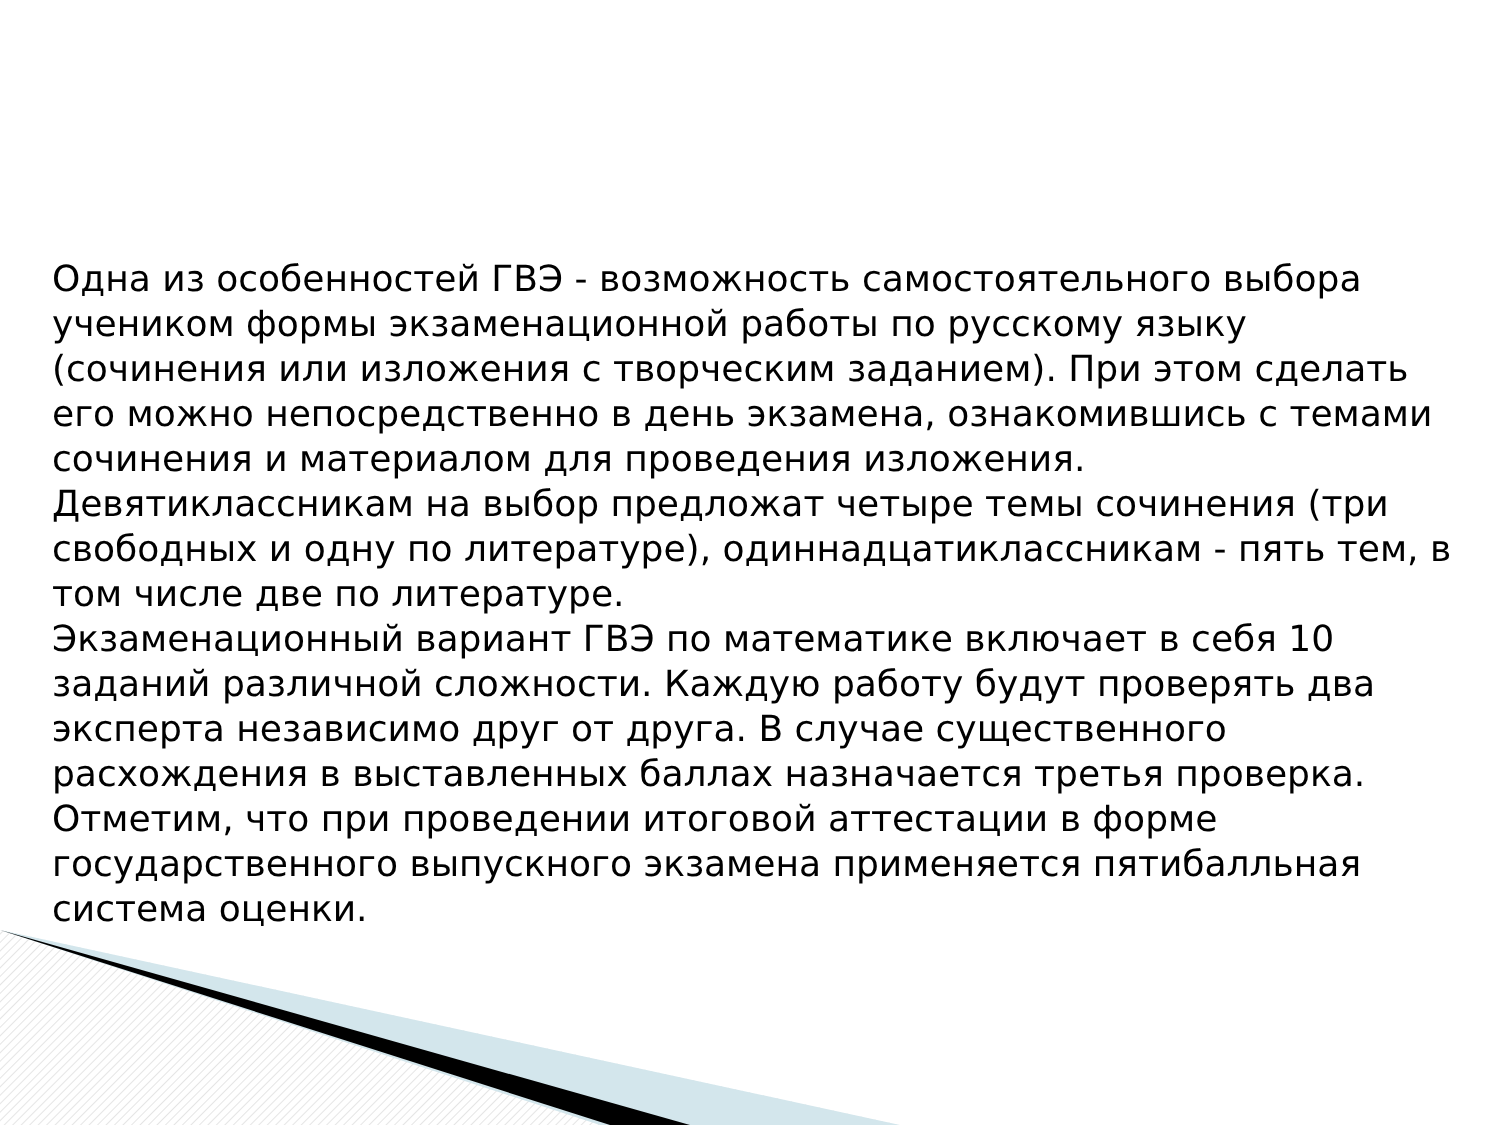Одна из особенностей ГВЭ - возможность самостоятельного выбора учеником формы экзаменационной работы по русскому языку (сочинения или изложения с творческим заданием). При этом сделать его можно непосредственно в день экзамена, ознакомившись с темами сочинения и материалом для проведения изложения.
Девятиклассникам на выбор предложат четыре темы сочинения (три свободных и одну по литературе), одиннадцатиклассникам - пять тем, в том числе две по литературе.
Экзаменационный вариант ГВЭ по математике включает в себя 10 заданий различной сложности. Каждую работу будут проверять два эксперта независимо друг от друга. В случае существенного расхождения в выставленных баллах назначается третья проверка.
Отметим, что при проведении итоговой аттестации в форме государственного выпускного экзамена применяется пятибалльная система оценки.